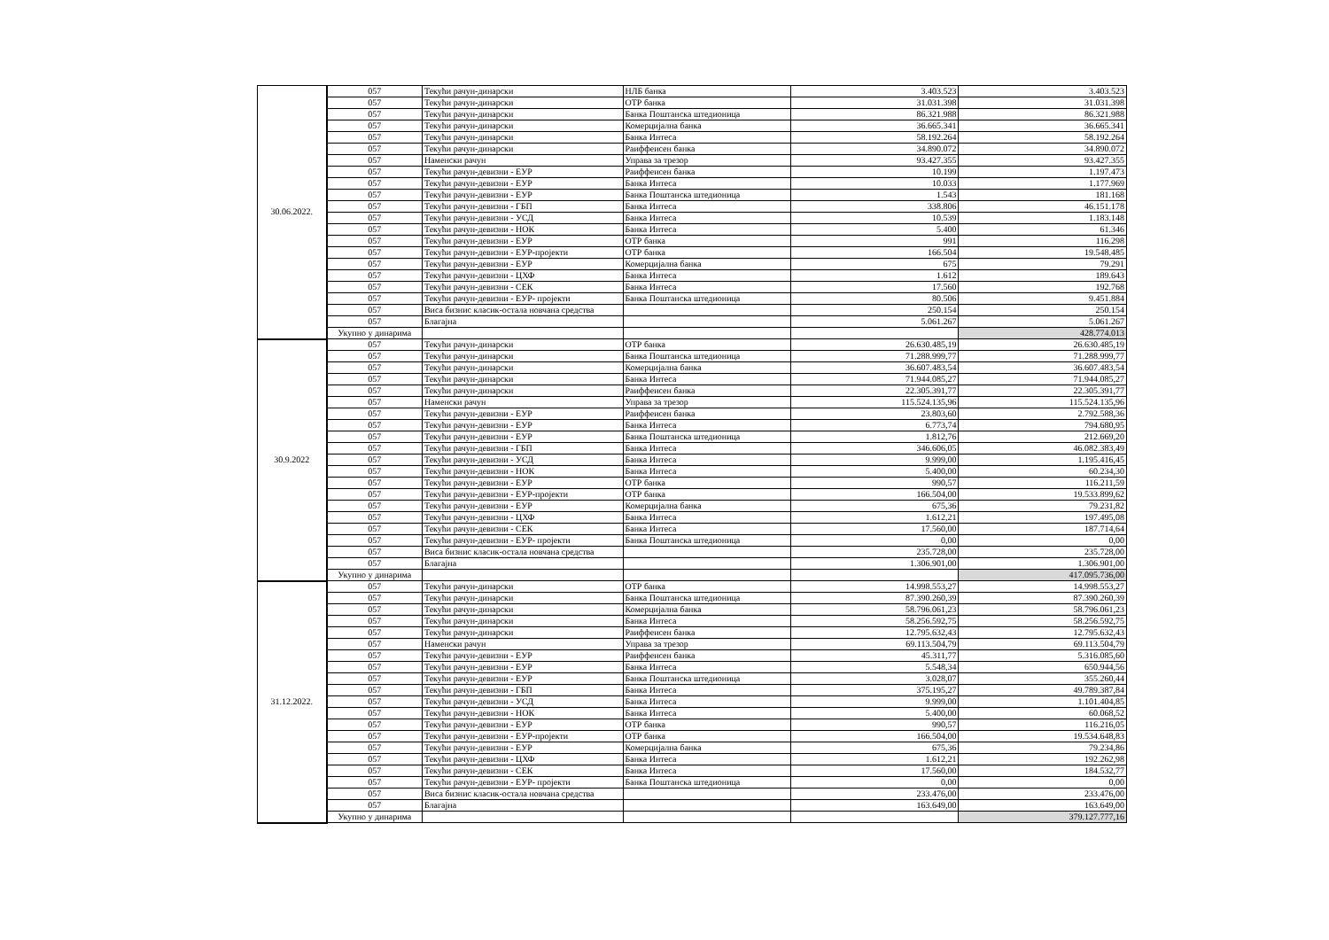| 30.06.2022. | 057 | Текући рачун-динарски | НЛБ банка | 3.403.523 | 3.403.523 |
| | 057 | Текући рачун-динарски | ОТР банка | 31.031.398 | 31.031.398 |
| | 057 | Текући рачун-динарски | Банка Поштанска штедионица | 86.321.988 | 86.321.988 |
| | 057 | Текући рачун-динарски | Комерцијална банка | 36.665.341 | 36.665.341 |
| | 057 | Текући рачун-динарски | Банка Интеса | 58.192.264 | 58.192.264 |
| | 057 | Текући рачун-динарски | Раиффеисен банка | 34.890.072 | 34.890.072 |
| | 057 | Наменски рачун | Управа за трезор | 93.427.355 | 93.427.355 |
| | 057 | Текући рачун-девизни - ЕУР | Раиффеисен банка | 10.199 | 1.197.473 |
| | 057 | Текући рачун-девизни - ЕУР | Банка Интеса | 10.033 | 1.177.969 |
| | 057 | Текући рачун-девизни - ЕУР | Банка Поштанска штедионица | 1.543 | 181.168 |
| | 057 | Текући рачун-девизни - ГБП | Банка Интеса | 338.806 | 46.151.178 |
| | 057 | Текући рачун-девизни - УСД | Банка Интеса | 10.539 | 1.183.148 |
| | 057 | Текући рачун-девизни - НОК | Банка Интеса | 5.400 | 61.346 |
| | 057 | Текући рачун-девизни - ЕУР | ОТР банка | 991 | 116.298 |
| | 057 | Текући рачун-девизни - ЕУР-пројекти | ОТР банка | 166.504 | 19.548.485 |
| | 057 | Текући рачун-девизни - ЕУР | Комерцијална банка | 675 | 79.291 |
| | 057 | Текући рачун-девизни - ЦХФ | Банка Интеса | 1.612 | 189.643 |
| | 057 | Текући рачун-девизни - СЕК | Банка Интеса | 17.560 | 192.768 |
| | 057 | Текући рачун-девизни - ЕУР- пројекти | Банка Поштанска штедионица | 80.506 | 9.451.884 |
| | 057 | Виса бизнис класик-остала новчана средства | | 250.154 | 250.154 |
| | 057 | Благајна | | 5.061.267 | 5.061.267 |
| | Укупно у динарима | | | | 428.774.013 |
| 30.9.2022 | 057 | Текући рачун-динарски | ОТР банка | 26.630.485,19 | 26.630.485,19 |
| | 057 | Текући рачун-динарски | Банка Поштанска штедионица | 71.288.999,77 | 71.288.999,77 |
| | 057 | Текући рачун-динарски | Комерцијална банка | 36.607.483,54 | 36.607.483,54 |
| | 057 | Текући рачун-динарски | Банка Интеса | 71.944.085,27 | 71.944.085,27 |
| | 057 | Текући рачун-динарски | Раиффеисен банка | 22.305.391,77 | 22.305.391,77 |
| | 057 | Наменски рачун | Управа за трезор | 115.524.135,96 | 115.524.135,96 |
| | 057 | Текући рачун-девизни - ЕУР | Раиффеисен банка | 23.803,60 | 2.792.588,36 |
| | 057 | Текући рачун-девизни - ЕУР | Банка Интеса | 6.773,74 | 794.680,95 |
| | 057 | Текући рачун-девизни - ЕУР | Банка Поштанска штедионица | 1.812,76 | 212.669,20 |
| | 057 | Текући рачун-девизни - ГБП | Банка Интеса | 346.606,05 | 46.082.383,49 |
| | 057 | Текући рачун-девизни - УСД | Банка Интеса | 9.999,00 | 1.195.416,45 |
| | 057 | Текући рачун-девизни - НОК | Банка Интеса | 5.400,00 | 60.234,30 |
| | 057 | Текући рачун-девизни - ЕУР | ОТР банка | 990,57 | 116.211,59 |
| | 057 | Текући рачун-девизни - ЕУР-пројекти | ОТР банка | 166.504,00 | 19.533.899,62 |
| | 057 | Текући рачун-девизни - ЕУР | Комерцијална банка | 675,36 | 79.231,82 |
| | 057 | Текући рачун-девизни - ЦХФ | Банка Интеса | 1.612,21 | 197.495,08 |
| | 057 | Текући рачун-девизни - СЕК | Банка Интеса | 17.560,00 | 187.714,64 |
| | 057 | Текући рачун-девизни - ЕУР- пројекти | Банка Поштанска штедионица | 0,00 | 0,00 |
| | 057 | Виса бизнис класик-остала новчана средства | | 235.728,00 | 235.728,00 |
| | 057 | Благајна | | 1.306.901,00 | 1.306.901,00 |
| | Укупно у динарима | | | | 417.095.736,00 |
| 31.12.2022. | 057 | Текући рачун-динарски | ОТР банка | 14.998.553,27 | 14.998.553,27 |
| | 057 | Текући рачун-динарски | Банка Поштанска штедионица | 87.390.260,39 | 87.390.260,39 |
| | 057 | Текући рачун-динарски | Комерцијална банка | 58.796.061,23 | 58.796.061,23 |
| | 057 | Текући рачун-динарски | Банка Интеса | 58.256.592,75 | 58.256.592,75 |
| | 057 | Текући рачун-динарски | Раиффеисен банка | 12.795.632,43 | 12.795.632,43 |
| | 057 | Наменски рачун | Управа за трезор | 69.113.504,79 | 69.113.504,79 |
| | 057 | Текући рачун-девизни - ЕУР | Раиффеисен банка | 45.311,77 | 5.316.085,60 |
| | 057 | Текући рачун-девизни - ЕУР | Банка Интеса | 5.548,34 | 650.944,56 |
| | 057 | Текући рачун-девизни - ЕУР | Банка Поштанска штедионица | 3.028,07 | 355.260,44 |
| | 057 | Текући рачун-девизни - ГБП | Банка Интеса | 375.195,27 | 49.789.387,84 |
| | 057 | Текући рачун-девизни - УСД | Банка Интеса | 9.999,00 | 1.101.404,85 |
| | 057 | Текући рачун-девизни - НОК | Банка Интеса | 5.400,00 | 60.068,52 |
| | 057 | Текући рачун-девизни - ЕУР | ОТР банка | 990,57 | 116.216,05 |
| | 057 | Текући рачун-девизни - ЕУР-пројекти | ОТР банка | 166.504,00 | 19.534.648,83 |
| | 057 | Текући рачун-девизни - ЕУР | Комерцијална банка | 675,36 | 79.234,86 |
| | 057 | Текући рачун-девизни - ЦХФ | Банка Интеса | 1.612,21 | 192.262,98 |
| | 057 | Текући рачун-девизни - СЕК | Банка Интеса | 17.560,00 | 184.532,77 |
| | 057 | Текући рачун-девизни - ЕУР- пројекти | Банка Поштанска штедионица | 0,00 | 0,00 |
| | 057 | Виса бизнис класик-остала новчана средства | | 233.476,00 | 233.476,00 |
| | 057 | Благајна | | 163.649,00 | 163.649,00 |
| | Укупно у динарима | | | | 379.127.777,16 |